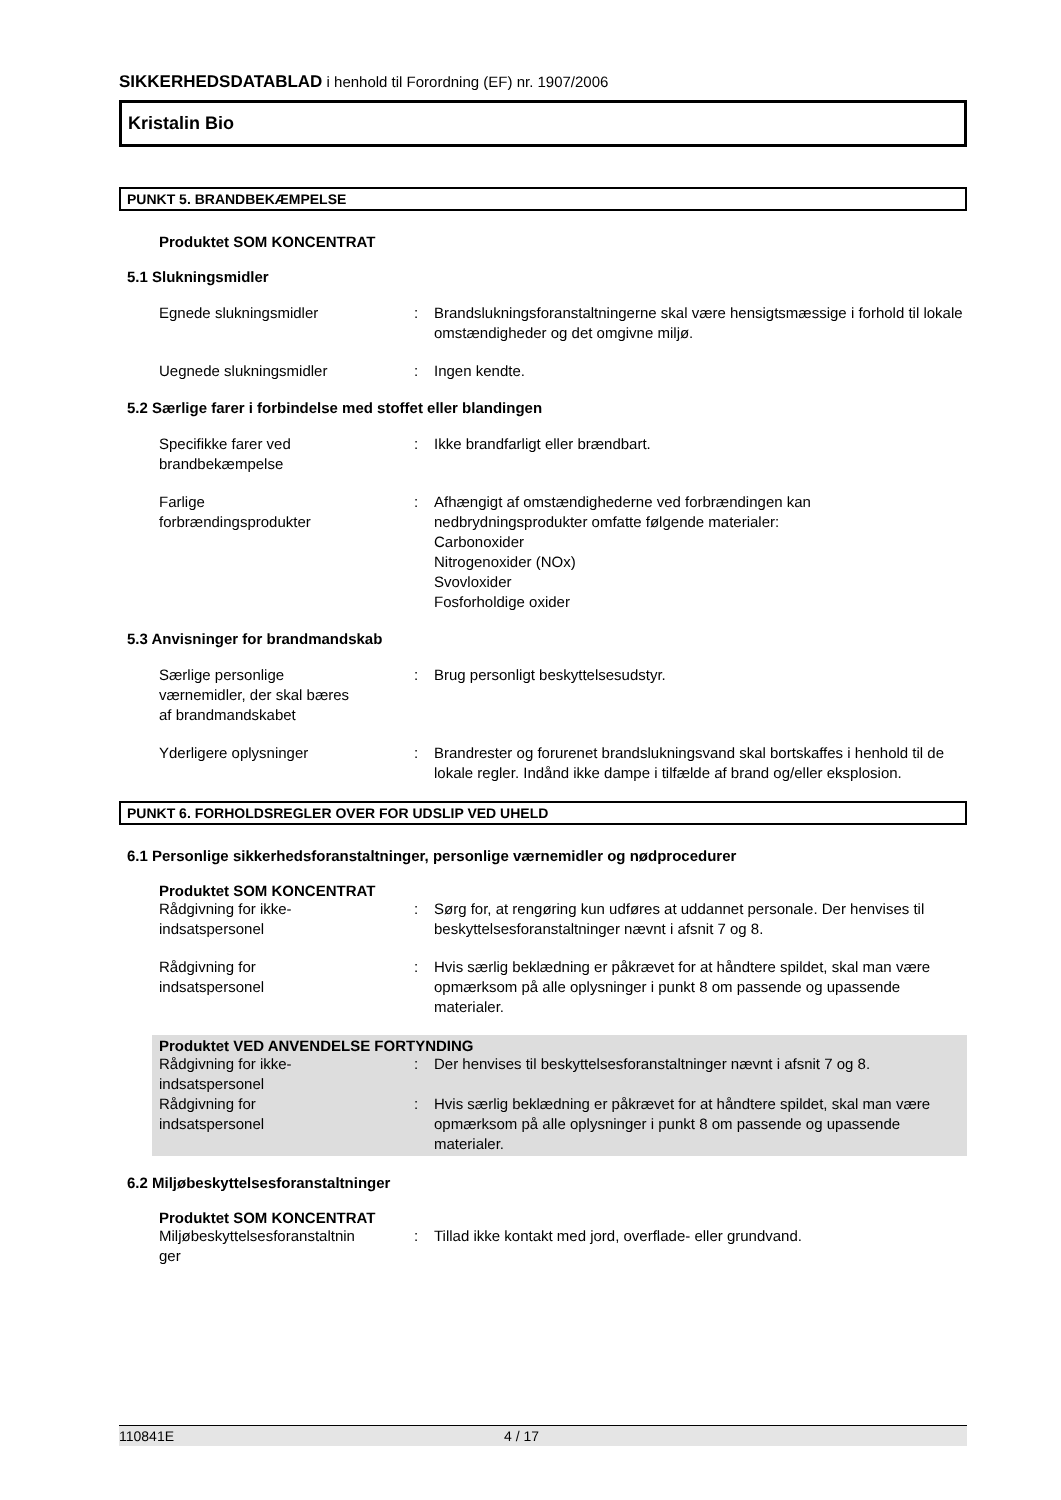SIKKERHEDSDATABLAD i henhold til Forordning (EF) nr. 1907/2006
Kristalin Bio
PUNKT 5. BRANDBEKÆMPELSE
Produktet SOM KONCENTRAT
5.1 Slukningsmidler
Egnede slukningsmidler : Brandslukningsforanstaltningerne skal være hensigtsmæssige i forhold til lokale omstændigheder og det omgivne miljø.
Uegnede slukningsmidler : Ingen kendte.
5.2 Særlige farer i forbindelse med stoffet eller blandingen
Specifikke farer ved
brandbekæmpelse
: Ikke brandfarligt eller brændbart.
Farlige
forbrændingsprodukter
: Afhængigt af omstændighederne ved forbrændingen kan nedbrydningsprodukter omfatte følgende materialer:
Carbonoxider
Nitrogenoxider (NOx)
Svovloxider
Fosforholdige oxider
5.3 Anvisninger for brandmandskab
Særlige personlige
værnemidler, der skal bæres
af brandmandskabet
: Brug personligt beskyttelsesudstyr.
Yderligere oplysninger : Brandrester og forurenet brandslukningsvand skal bortskaffes i henhold til de lokale regler. Indånd ikke dampe i tilfælde af brand og/eller eksplosion.
PUNKT 6. FORHOLDSREGLER OVER FOR UDSLIP VED UHELD
6.1 Personlige sikkerhedsforanstaltninger, personlige værnemidler og nødprocedurer
Produktet SOM KONCENTRAT
Rådgivning for ikke-
indsatspersonel
: Sørg for, at rengøring kun udføres at uddannet personale. Der henvises til beskyttelsesforanstaltninger nævnt i afsnit 7 og 8.
Rådgivning for
indsatspersonel
: Hvis særlig beklædning er påkrævet for at håndtere spildet, skal man være opmærksom på alle oplysninger i punkt 8 om passende og upassende materialer.
Produktet VED ANVENDELSE FORTYNDING
Rådgivning for ikke-
indsatspersonel
: Der henvises til beskyttelsesforanstaltninger nævnt i afsnit 7 og 8.
Rådgivning for
indsatspersonel
: Hvis særlig beklædning er påkrævet for at håndtere spildet, skal man være opmærksom på alle oplysninger i punkt 8 om passende og upassende materialer.
6.2 Miljøbeskyttelsesforanstaltninger
Produktet SOM KONCENTRAT
Miljøbeskyttelsesforanstaltnin
ger
: Tillad ikke kontakt med jord, overflade- eller grundvand.
110841E 4 / 17